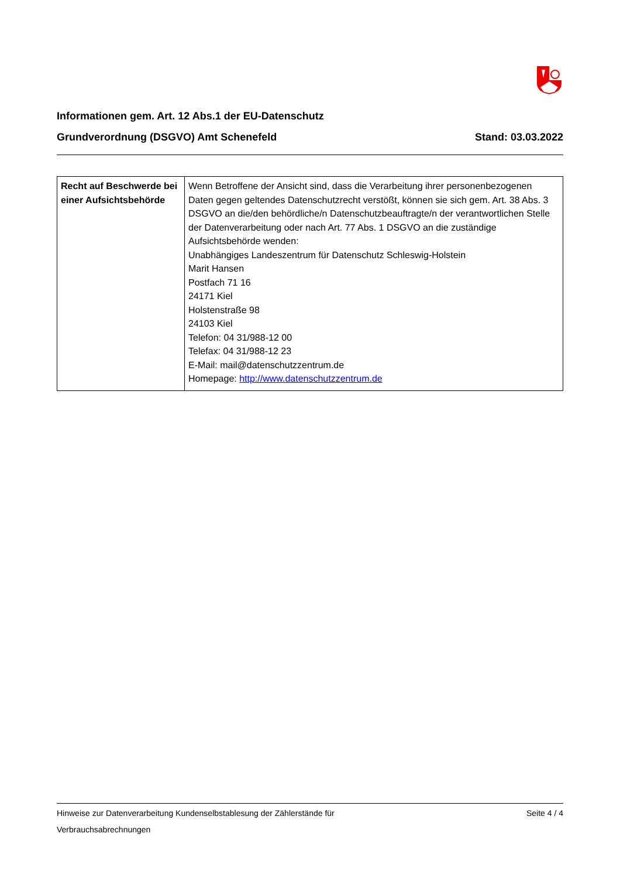Informationen gem. Art. 12 Abs.1 der EU-Datenschutz
Grundverordnung (DSGVO) Amt Schenefeld
Stand: 03.03.2022
| Recht auf Beschwerde bei einer Aufsichtsbehörde | Wenn Betroffene der Ansicht sind, dass die Verarbeitung ihrer personenbezogenen Daten gegen geltendes Datenschutzrecht verstößt, können sie sich gem. Art. 38 Abs. 3 DSGVO an die/den behördliche/n Datenschutzbeauftragte/n der verantwortlichen Stelle der Datenverarbeitung oder nach Art. 77 Abs. 1 DSGVO an die zuständige Aufsichtsbehörde wenden: Unabhängiges Landeszentrum für Datenschutz Schleswig-Holstein Marit Hansen Postfach 71 16 24171 Kiel Holstenstraße 98 24103 Kiel Telefon: 04 31/988-12 00 Telefax: 04 31/988-12 23 E-Mail: mail@datenschutzzentrum.de Homepage: http://www.datenschutzzentrum.de |
Hinweise zur Datenverarbeitung Kundenselbstablesung der Zählerstände für
Verbrauchsabrechnungen Seite 4 / 4